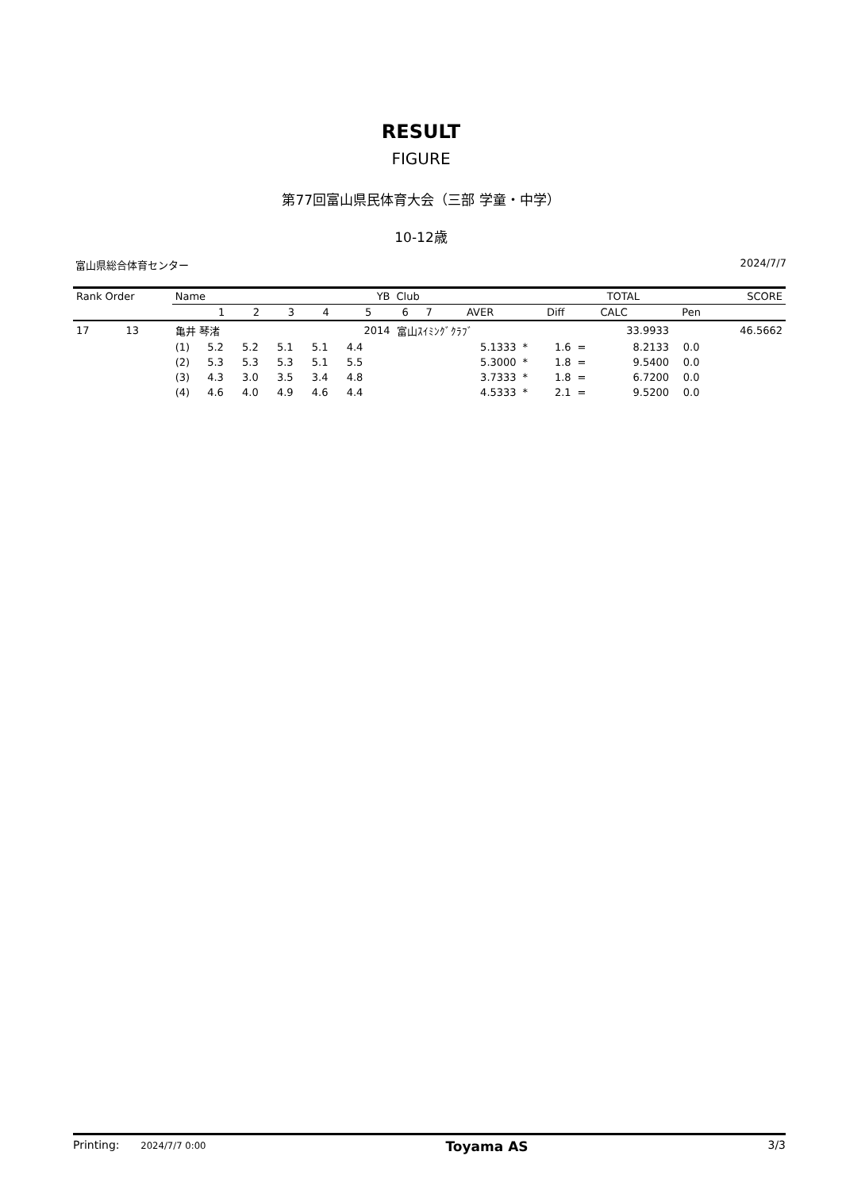RESULT
FIGURE
第77回富山県民体育大会（三部 学童・中学）
10-12歳
富山県総合体育センター 2024/7/7
| Rank Order | | Name | | | | | YB | Club | | | | | TOTAL | | | SCORE |
| --- | --- | --- | --- | --- | --- | --- | --- | --- | --- | --- | --- | --- | --- | --- | --- | --- |
| | | | 1 | 2 | 3 | 4 | 5 | 6 | 7 | AVER | | Diff | | CALC | Pen | |
| 17 | 13 | 亀井 琴渚 | | | | | 2014 | 富山ｽｲﾐﾝｸﾞｸﾗﾌﾞ | | | | | | 33.9933 | | 46.5662 |
| | | (1) | 5.2 | 5.2 | 5.1 | 5.1 | 4.4 | | | 5.1333 | * | 1.6 | = | 8.2133 | 0.0 | |
| | | (2) | 5.3 | 5.3 | 5.3 | 5.1 | 5.5 | | | 5.3000 | * | 1.8 | = | 9.5400 | 0.0 | |
| | | (3) | 4.3 | 3.0 | 3.5 | 3.4 | 4.8 | | | 3.7333 | * | 1.8 | = | 6.7200 | 0.0 | |
| | | (4) | 4.6 | 4.0 | 4.9 | 4.6 | 4.4 | | | 4.5333 | * | 2.1 | = | 9.5200 | 0.0 | |
Printing: 2024/7/7 0:00 Toyama AS 3/3